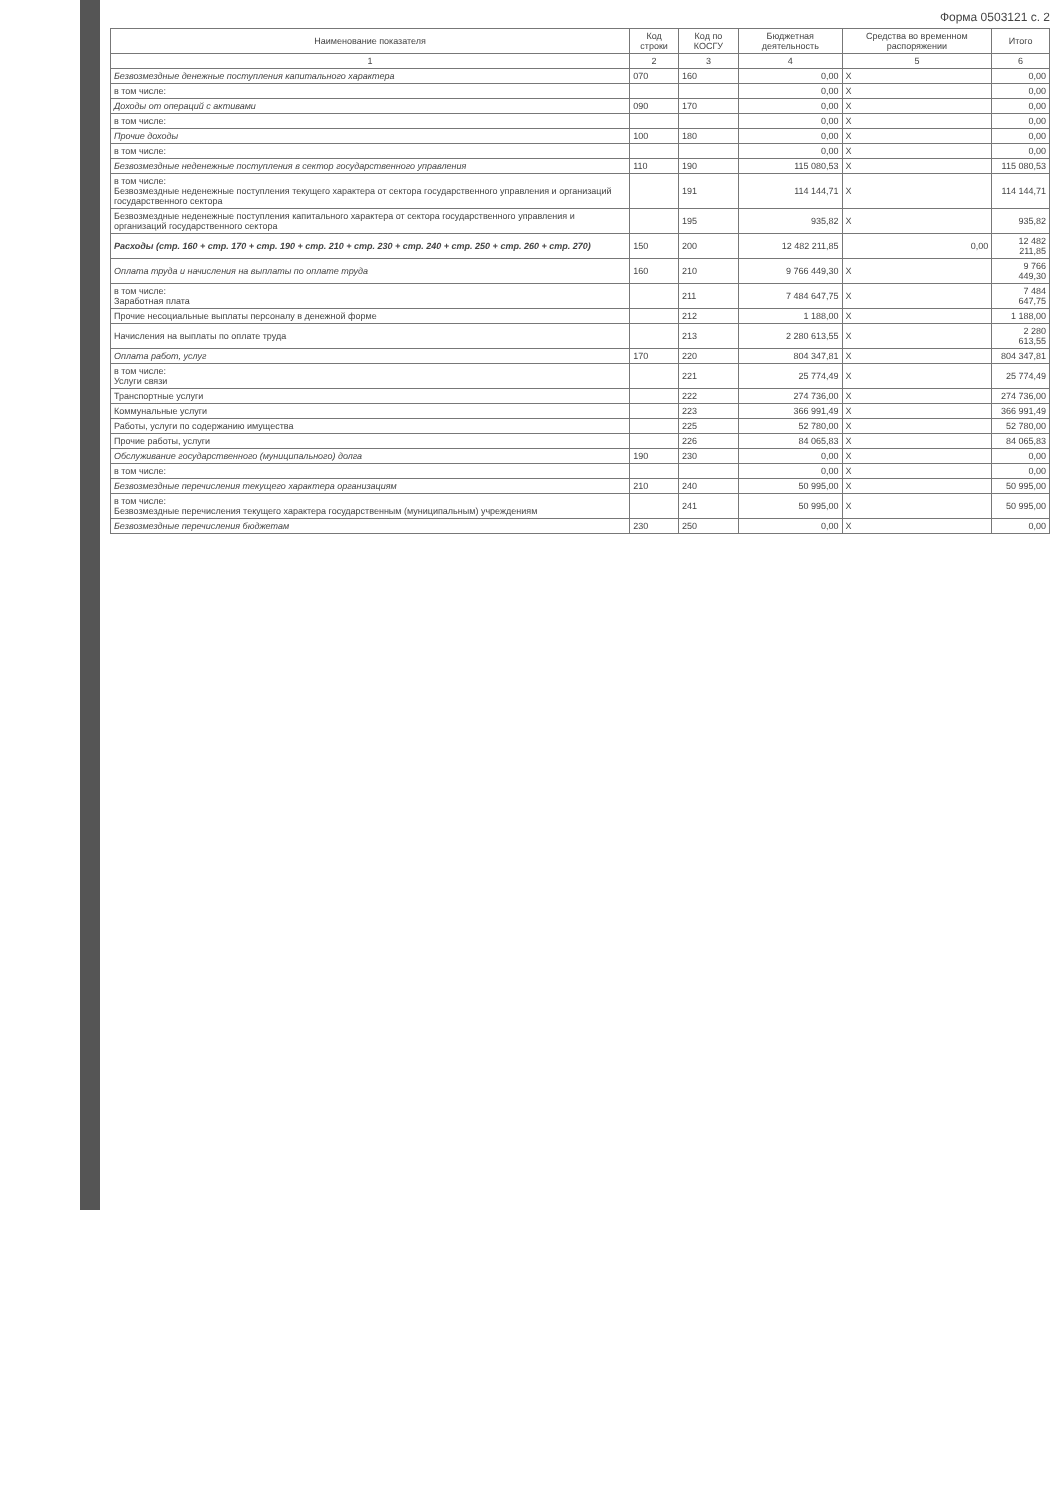Форма 0503121 с. 2
| Наименование показателя | Код строки | Код по КОСГУ | Бюджетная деятельность | Средства во временном распоряжении | Итого |
| --- | --- | --- | --- | --- | --- |
| 1 | 2 | 3 | 4 | 5 | 6 |
| Безвозмездные денежные поступления капитального характера | 070 | 160 | 0,00 | X | 0,00 |
| в том числе: | | | 0,00 | X | 0,00 |
| Доходы от операций с активами | 090 | 170 | 0,00 | X | 0,00 |
| в том числе: | | | 0,00 | X | 0,00 |
| Прочие доходы | 100 | 180 | 0,00 | X | 0,00 |
| в том числе: | | | 0,00 | X | 0,00 |
| Безвозмездные неденежные поступления в сектор государственного управления | 110 | 190 | 115 080,53 | X | 115 080,53 |
| в том числе: Безвозмездные неденежные поступления текущего характера от сектора государственного управления и организаций государственного сектора | | 191 | 114 144,71 | X | 114 144,71 |
| Безвозмездные неденежные поступления капитального характера от сектора государственного управления и организаций государственного сектора | | 195 | 935,82 | X | 935,82 |
| Расходы (стр. 160 + стр. 170 + стр. 190 + стр. 210 + стр. 230 + стр. 240 + стр. 250 + стр. 260 + стр. 270) | 150 | 200 | 12 482 211,85 | 0,00 | 12 482 211,85 |
| Оплата труда и начисления на выплаты по оплате труда | 160 | 210 | 9 766 449,30 | X | 9 766 449,30 |
| в том числе: Заработная плата | | 211 | 7 484 647,75 | X | 7 484 647,75 |
| Прочие несоциальные выплаты персоналу в денежной форме | | 212 | 1 188,00 | X | 1 188,00 |
| Начисления на выплаты по оплате труда | | 213 | 2 280 613,55 | X | 2 280 613,55 |
| Оплата работ, услуг | 170 | 220 | 804 347,81 | X | 804 347,81 |
| в том числе: Услуги связи | | 221 | 25 774,49 | X | 25 774,49 |
| Транспортные услуги | | 222 | 274 736,00 | X | 274 736,00 |
| Коммунальные услуги | | 223 | 366 991,49 | X | 366 991,49 |
| Работы, услуги по содержанию имущества | | 225 | 52 780,00 | X | 52 780,00 |
| Прочие работы, услуги | | 226 | 84 065,83 | X | 84 065,83 |
| Обслуживание государственного (муниципального) долга | 190 | 230 | 0,00 | X | 0,00 |
| в том числе: | | | 0,00 | X | 0,00 |
| Безвозмездные перечисления текущего характера организациям | 210 | 240 | 50 995,00 | X | 50 995,00 |
| в том числе: Безвозмездные перечисления текущего характера государственным (муниципальным) учреждениям | | 241 | 50 995,00 | X | 50 995,00 |
| Безвозмездные перечисления бюджетам | 230 | 250 | 0,00 | X | 0,00 |